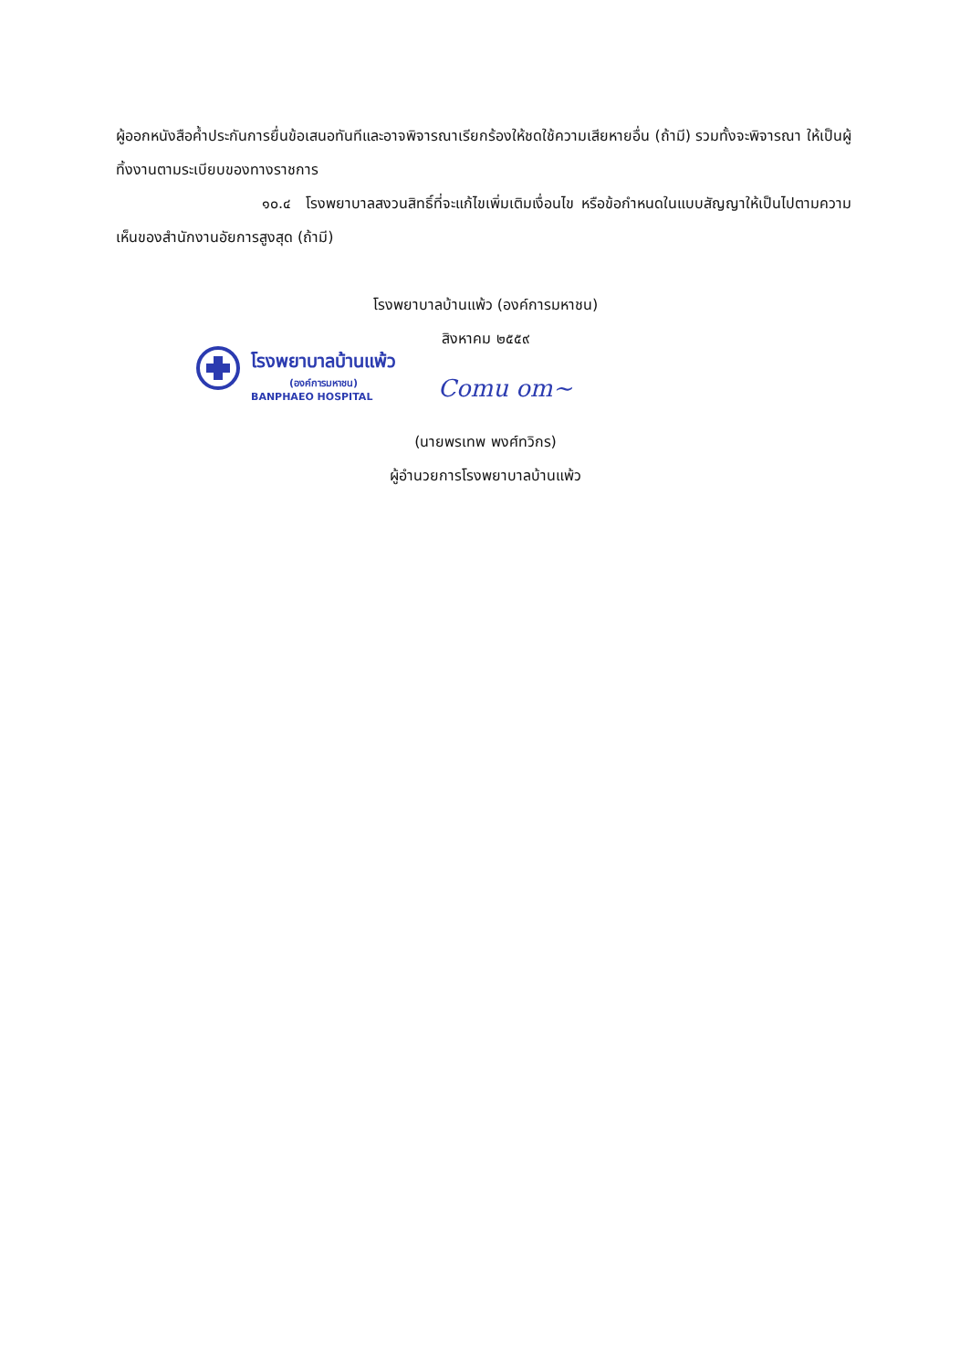ผู้ออกหนังสือค้ำประกันการยื่นข้อเสนอทันทีและอาจพิจารณาเรียกร้องให้ชดใช้ความเสียหายอื่น (ถ้ามี) รวมทั้งจะพิจารณา ให้เป็นผู้ทิ้งงานตามระเบียบของทางราชการ
๑๐.๔ โรงพยาบาลสงวนสิทธิ์ที่จะแก้ไขเพิ่มเติมเงื่อนไข หรือข้อกำหนดในแบบสัญญาให้เป็นไปตามความเห็นของสำนักงานอัยการสูงสุด (ถ้ามี)
โรงพยาบาลบ้านแพ้ว (องค์การมหาชน)
สิงหาคม ๒๕๕๙
โรงพยาบาลบ้านแพ้ว
(องค์การมหาชน)
BANPHAEO HOSPITAL
Comu om~
(นายพรเทพ พงศ์ทวิกร)
ผู้อำนวยการโรงพยาบาลบ้านแพ้ว